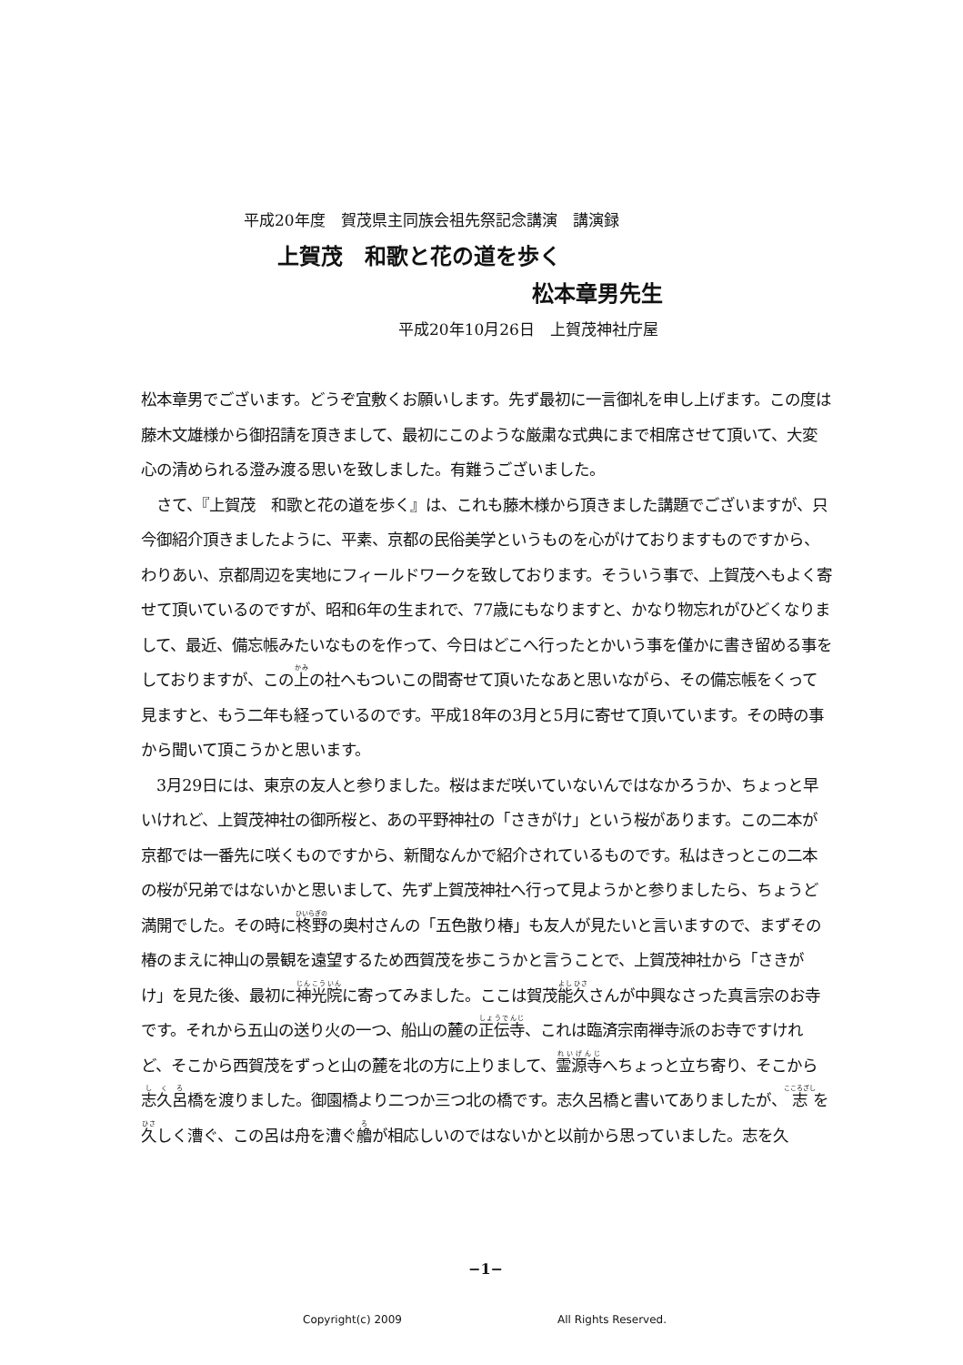平成20年度　賀茂県主同族会祖先祭記念講演　講演録
上賀茂　和歌と花の道を歩く
松本章男先生
平成20年10月26日　上賀茂神社庁屋
松本章男でございます。どうぞ宜敷くお願いします。先ず最初に一言御礼を申し上げます。この度は藤木文雄様から御招請を頂きまして、最初にこのような厳粛な式典にまで相席させて頂いて、大変心の清められる澄み渡る思いを致しました。有難うございました。
　さて、『上賀茂　和歌と花の道を歩く』は、これも藤木様から頂きました講題でございますが、只今御紹介頂きましたように、平素、京都の民俗美学というものを心がけておりますものですから、わりあい、京都周辺を実地にフィールドワークを致しております。そういう事で、上賀茂へもよく寄せて頂いているのですが、昭和6年の生まれで、77歳にもなりますと、かなり物忘れがひどくなりまして、最近、備忘帳みたいなものを作って、今日はどこへ行ったとかいう事を僅かに書き留める事をしておりますが、この上の社へもついこの間寄せて頂いたなあと思いながら、その備忘帳をくって見ますと、もう二年も経っているのです。平成18年の3月と5月に寄せて頂いています。その時の事から聞いて頂こうかと思います。
　3月29日には、東京の友人と参りました。桜はまだ咲いていないんではなかろうか、ちょっと早いけれど、上賀茂神社の御所桜と、あの平野神社の「さきがけ」という桜があります。この二本が京都では一番先に咲くものですから、新聞なんかで紹介されているものです。私はきっとこの二本の桜が兄弟ではないかと思いまして、先ず上賀茂神社へ行って見ようかと参りましたら、ちょうど満開でした。その時に柊野の奥村さんの「五色散り椿」も友人が見たいと言いますので、まずその椿のまえに神山の景観を遠望するため西賀茂を歩こうかと言うことで、上賀茂神社から「さきがけ」を見た後、最初に神光院に寄ってみました。ここは賀茂能久さんが中興なさった真言宗のお寺です。それから五山の送り火の一つ、船山の麓の正伝寺、これは臨済宗南禅寺派のお寺ですけれど、そこから西賀茂をずっと山の麓を北の方に上りまして、霊源寺へちょっと立ち寄り、そこから志久呂橋を渡りました。御園橋より二つか三つ北の橋です。志久呂橋と書いてありましたが、志を久しく漕ぐ、この呂は舟を漕ぐ艪が相応しいのではないかと以前から思っていました。志を久
−1−
Copyright(c) 2009 All Rights Reserved.